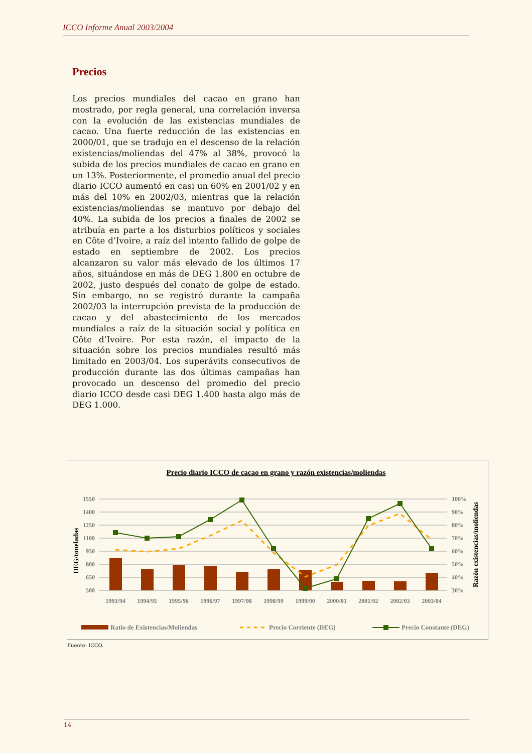ICCO Informe Anual 2003/2004
Precios
Los precios mundiales del cacao en grano han mostrado, por regla general, una correlación inversa con la evolución de las existencias mundiales de cacao. Una fuerte reducción de las existencias en 2000/01, que se tradujo en el descenso de la relación existencias/moliendas del 47% al 38%, provocó la subida de los precios mundiales de cacao en grano en un 13%. Posteriormente, el promedio anual del precio diario ICCO aumentó en casi un 60% en 2001/02 y en más del 10% en 2002/03, mientras que la relación existencias/moliendas se mantuvo por debajo del 40%. La subida de los precios a finales de 2002 se atribuía en parte a los disturbios políticos y sociales en Côte d’Ivoire, a raíz del intento fallido de golpe de estado en septiembre de 2002. Los precios alcanzaron su valor más elevado de los últimos 17 años, situándose en más de DEG 1.800 en octubre de 2002, justo después del conato de golpe de estado. Sin embargo, no se registró durante la campaña 2002/03 la interrupción prevista de la producción de cacao y del abastecimiento de los mercados mundiales a raíz de la situación social y política en Côte d’Ivoire. Por esta razón, el impacto de la situación sobre los precios mundiales resultó más limitado en 2003/04. Los superávits consecutivos de producción durante las dos últimas campañas han provocado un descenso del promedio del precio diario ICCO desde casi DEG 1.400 hasta algo más de DEG 1.000.
Precio diario ICCO de cacao en grano y razón existencias/moliendas
1550
1400
1250
1100
950
800
650
500
100%
90%
80%
70%
60%
50%
40%
30%
DEG/toneladas
Razón existencias/moliendas
1993/94
1994/95
1995/96
1996/97
1997/98
1998/99
1999/00
2000/01
2001/02
2002/03
2003/04
Ratio de Existencias/Moliendas
Precio Corriente (DEG)
Precio Constante (DEG)
Fuente: ICCO.
14